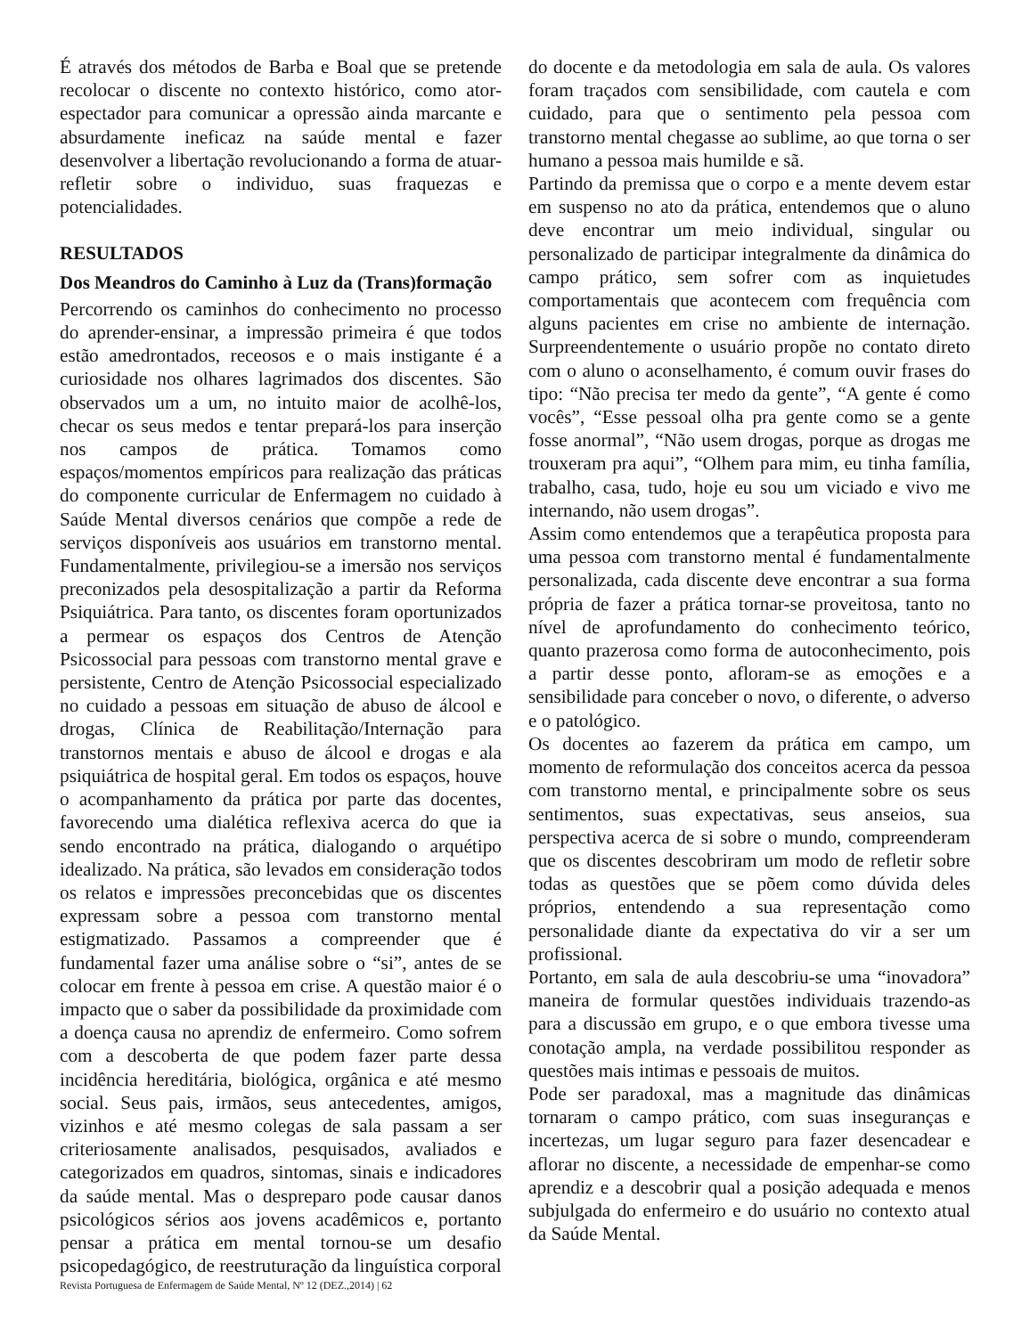É através dos métodos de Barba e Boal que se pretende recolocar o discente no contexto histórico, como ator-espectador para comunicar a opressão ainda marcante e absurdamente ineficaz na saúde mental e fazer desenvolver a libertação revolucionando a forma de atuar-refletir sobre o individuo, suas fraquezas e potencialidades.
RESULTADOS
Dos Meandros do Caminho à Luz da (Trans)formação
Percorrendo os caminhos do conhecimento no processo do aprender-ensinar, a impressão primeira é que todos estão amedrontados, receosos e o mais instigante é a curiosidade nos olhares lagrimados dos discentes. São observados um a um, no intuito maior de acolhê-los, checar os seus medos e tentar prepará-los para inserção nos campos de prática. Tomamos como espaços/momentos empíricos para realização das práticas do componente curricular de Enfermagem no cuidado à Saúde Mental diversos cenários que compõe a rede de serviços disponíveis aos usuários em transtorno mental. Fundamentalmente, privilegiou-se a imersão nos serviços preconizados pela desospitalização a partir da Reforma Psiquiátrica. Para tanto, os discentes foram oportunizados a permear os espaços dos Centros de Atenção Psicossocial para pessoas com transtorno mental grave e persistente, Centro de Atenção Psicossocial especializado no cuidado a pessoas em situação de abuso de álcool e drogas, Clínica de Reabilitação/Internação para transtornos mentais e abuso de álcool e drogas e ala psiquiátrica de hospital geral. Em todos os espaços, houve o acompanhamento da prática por parte das docentes, favorecendo uma dialética reflexiva acerca do que ia sendo encontrado na prática, dialogando o arquétipo idealizado. Na prática, são levados em consideração todos os relatos e impressões preconcebidas que os discentes expressam sobre a pessoa com transtorno mental estigmatizado. Passamos a compreender que é fundamental fazer uma análise sobre o “si”, antes de se colocar em frente à pessoa em crise. A questão maior é o impacto que o saber da possibilidade da proximidade com a doença causa no aprendiz de enfermeiro. Como sofrem com a descoberta de que podem fazer parte dessa incidência hereditária, biológica, orgânica e até mesmo social. Seus pais, irmãos, seus antecedentes, amigos, vizinhos e até mesmo colegas de sala passam a ser criteriosamente analisados, pesquisados, avaliados e categorizados em quadros, sintomas, sinais e indicadores da saúde mental. Mas o despreparo pode causar danos psicológicos sérios aos jovens acadêmicos e, portanto pensar a prática em mental tornou-se um desafio psicopedagógico, de reestruturação da linguística corporal
do docente e da metodologia em sala de aula. Os valores foram traçados com sensibilidade, com cautela e com cuidado, para que o sentimento pela pessoa com transtorno mental chegasse ao sublime, ao que torna o ser humano a pessoa mais humilde e sã.
Partindo da premissa que o corpo e a mente devem estar em suspenso no ato da prática, entendemos que o aluno deve encontrar um meio individual, singular ou personalizado de participar integralmente da dinâmica do campo prático, sem sofrer com as inquietudes comportamentais que acontecem com frequência com alguns pacientes em crise no ambiente de internação. Surpreendentemente o usuário propõe no contato direto com o aluno o aconselhamento, é comum ouvir frases do tipo: “Não precisa ter medo da gente”, “A gente é como vocês”, “Esse pessoal olha pra gente como se a gente fosse anormal”, “Não usem drogas, porque as drogas me trouxeram pra aqui”, “Olhem para mim, eu tinha família, trabalho, casa, tudo, hoje eu sou um viciado e vivo me internando, não usem drogas”.
Assim como entendemos que a terapêutica proposta para uma pessoa com transtorno mental é fundamentalmente personalizada, cada discente deve encontrar a sua forma própria de fazer a prática tornar-se proveitosa, tanto no nível de aprofundamento do conhecimento teórico, quanto prazerosa como forma de autoconhecimento, pois a partir desse ponto, afloram-se as emoções e a sensibilidade para conceber o novo, o diferente, o adverso e o patológico.
Os docentes ao fazerem da prática em campo, um momento de reformulação dos conceitos acerca da pessoa com transtorno mental, e principalmente sobre os seus sentimentos, suas expectativas, seus anseios, sua perspectiva acerca de si sobre o mundo, compreenderam que os discentes descobriram um modo de refletir sobre todas as questões que se põem como dúvida deles próprios, entendendo a sua representação como personalidade diante da expectativa do vir a ser um profissional.
Portanto, em sala de aula descobriu-se uma “inovadora” maneira de formular questões individuais trazendo-as para a discussão em grupo, e o que embora tivesse uma conotação ampla, na verdade possibilitou responder as questões mais intimas e pessoais de muitos.
Pode ser paradoxal, mas a magnitude das dinâmicas tornaram o campo prático, com suas inseguranças e incertezas, um lugar seguro para fazer desencadear e aflorar no discente, a necessidade de empenhar-se como aprendiz e a descobrir qual a posição adequada e menos subjulgada do enfermeiro e do usuário no contexto atual da Saúde Mental.
Revista Portuguesa de Enfermagem de Saúde Mental, Nº 12 (DEZ.,2014) | 62